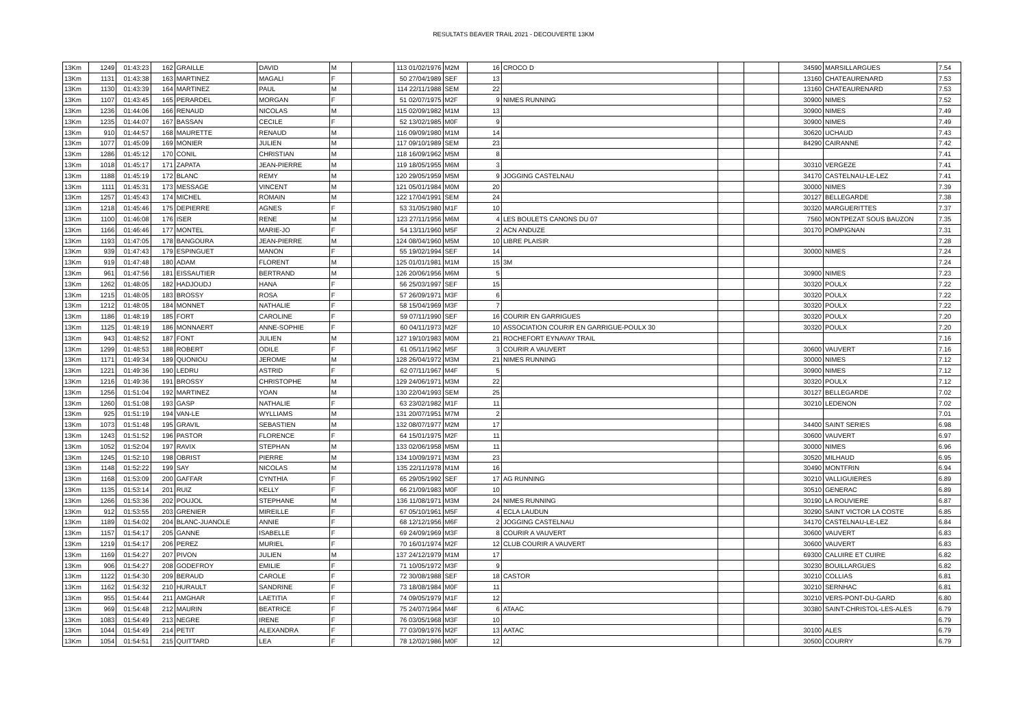RESULTATS BEAVER TRAIL 2021 - DECOUVERTE 13KM
| 13Km | 1249 | 01:43:23 | 162 | GRAILLE | DAVID | M | | 113 01/02/1976 | M2M | 16 | CROCO D | | | 34590 | MARSILLARGUES | 7.54 |
| 13Km | 1131 | 01:43:38 | 163 | MARTINEZ | MAGALI | F | | 50 27/04/1989 | SEF | 13 | | | | 13160 | CHATEAURENARD | 7.53 |
| 13Km | 1130 | 01:43:39 | 164 | MARTINEZ | PAUL | M | | 114 22/11/1988 | SEM | 22 | | | | 13160 | CHATEAURENARD | 7.53 |
| 13Km | 1107 | 01:43:45 | 165 | PERARDEL | MORGAN | F | | 51 02/07/1975 | M2F | 9 | NIMES RUNNING | | | 30900 | NIMES | 7.52 |
| 13Km | 1236 | 01:44:06 | 166 | RENAUD | NICOLAS | M | | 115 02/09/1982 | M1M | 13 | | | | 30900 | NIMES | 7.49 |
| 13Km | 1235 | 01:44:07 | 167 | BASSAN | CECILE | F | | 52 13/02/1985 | M0F | 9 | | | | 30900 | NIMES | 7.49 |
| 13Km | 910 | 01:44:57 | 168 | MAURETTE | RENAUD | M | | 116 09/09/1980 | M1M | 14 | | | | 30620 | UCHAUD | 7.43 |
| 13Km | 1077 | 01:45:09 | 169 | MONIER | JULIEN | M | | 117 09/10/1989 | SEM | 23 | | | | 84290 | CAIRANNE | 7.42 |
| 13Km | 1286 | 01:45:12 | 170 | CONIL | CHRISTIAN | M | | 118 16/09/1962 | M5M | 8 | | | | | | 7.41 |
| 13Km | 1018 | 01:45:17 | 171 | ZAPATA | JEAN-PIERRE | M | | 119 18/05/1955 | M6M | 3 | | | | 30310 | VERGEZE | 7.41 |
| 13Km | 1188 | 01:45:19 | 172 | BLANC | REMY | M | | 120 29/05/1959 | M5M | 9 | JOGGING CASTELNAU | | | 34170 | CASTELNAU-LE-LEZ | 7.41 |
| 13Km | 1111 | 01:45:31 | 173 | MESSAGE | VINCENT | M | | 121 05/01/1984 | M0M | 20 | | | | 30000 | NIMES | 7.39 |
| 13Km | 1257 | 01:45:43 | 174 | MICHEL | ROMAIN | M | | 122 17/04/1991 | SEM | 24 | | | | 30127 | BELLEGARDE | 7.38 |
| 13Km | 1218 | 01:45:46 | 175 | DEPIERRE | AGNES | F | | 53 31/05/1980 | M1F | 10 | | | | 30320 | MARGUERITTES | 7.37 |
| 13Km | 1100 | 01:46:08 | 176 | ISER | RENE | M | | 123 27/11/1956 | M6M | 4 | LES BOULETS CANONS DU 07 | | | 7560 | MONTPEZAT SOUS BAUZON | 7.35 |
| 13Km | 1166 | 01:46:46 | 177 | MONTEL | MARIE-JO | F | | 54 13/11/1960 | M5F | 2 | ACN ANDUZE | | | 30170 | POMPIGNAN | 7.31 |
| 13Km | 1193 | 01:47:05 | 178 | BANGOURA | JEAN-PIERRE | M | | 124 08/04/1960 | M5M | 10 | LIBRE PLAISIR | | | | | 7.28 |
| 13Km | 939 | 01:47:43 | 179 | ESPINGUET | MANON | F | | 55 19/02/1994 | SEF | 14 | | | | 30000 | NIMES | 7.24 |
| 13Km | 919 | 01:47:48 | 180 | ADAM | FLORENT | M | | 125 01/01/1981 | M1M | 15 | 3M | | | | | 7.24 |
| 13Km | 961 | 01:47:56 | 181 | EISSAUTIER | BERTRAND | M | | 126 20/06/1956 | M6M | 5 | | | | 30900 | NIMES | 7.23 |
| 13Km | 1262 | 01:48:05 | 182 | HADJOUDJ | HANA | F | | 56 25/03/1997 | SEF | 15 | | | | 30320 | POULX | 7.22 |
| 13Km | 1215 | 01:48:05 | 183 | BROSSY | ROSA | F | | 57 26/09/1971 | M3F | 6 | | | | 30320 | POULX | 7.22 |
| 13Km | 1212 | 01:48:05 | 184 | MONNET | NATHALIE | F | | 58 15/04/1969 | M3F | 7 | | | | 30320 | POULX | 7.22 |
| 13Km | 1186 | 01:48:19 | 185 | FORT | CAROLINE | F | | 59 07/11/1990 | SEF | 16 | COURIR EN GARRIGUES | | | 30320 | POULX | 7.20 |
| 13Km | 1125 | 01:48:19 | 186 | MONNAERT | ANNE-SOPHIE | F | | 60 04/11/1973 | M2F | 10 | ASSOCIATION COURIR EN GARRIGUE-POULX 30 | | | 30320 | POULX | 7.20 |
| 13Km | 943 | 01:48:52 | 187 | FONT | JULIEN | M | | 127 19/10/1983 | M0M | 21 | ROCHEFORT EYNAVAY TRAIL | | | | | 7.16 |
| 13Km | 1299 | 01:48:53 | 188 | ROBERT | ODILE | F | | 61 05/11/1962 | M5F | 3 | COURIR A VAUVERT | | | 30600 | VAUVERT | 7.16 |
| 13Km | 1171 | 01:49:34 | 189 | QUONIOU | JEROME | M | | 128 26/04/1972 | M3M | 21 | NIMES RUNNING | | | 30000 | NIMES | 7.12 |
| 13Km | 1221 | 01:49:36 | 190 | LEDRU | ASTRID | F | | 62 07/11/1967 | M4F | 5 | | | | 30900 | NIMES | 7.12 |
| 13Km | 1216 | 01:49:36 | 191 | BROSSY | CHRISTOPHE | M | | 129 24/06/1971 | M3M | 22 | | | | 30320 | POULX | 7.12 |
| 13Km | 1256 | 01:51:04 | 192 | MARTINEZ | YOAN | M | | 130 22/04/1993 | SEM | 25 | | | | 30127 | BELLEGARDE | 7.02 |
| 13Km | 1260 | 01:51:08 | 193 | GASP | NATHALIE | F | | 63 23/02/1982 | M1F | 11 | | | | 30210 | LEDENON | 7.02 |
| 13Km | 925 | 01:51:19 | 194 | VAN-LE | WYLLIAMS | M | | 131 20/07/1951 | M7M | 2 | | | | | | 7.01 |
| 13Km | 1073 | 01:51:48 | 195 | GRAVIL | SEBASTIEN | M | | 132 08/07/1977 | M2M | 17 | | | | 34400 | SAINT SERIES | 6.98 |
| 13Km | 1243 | 01:51:52 | 196 | PASTOR | FLORENCE | F | | 64 15/01/1975 | M2F | 11 | | | | 30600 | VAUVERT | 6.97 |
| 13Km | 1052 | 01:52:04 | 197 | RAVIX | STEPHAN | M | | 133 02/06/1958 | M5M | 11 | | | | 30000 | NIMES | 6.96 |
| 13Km | 1245 | 01:52:10 | 198 | OBRIST | PIERRE | M | | 134 10/09/1971 | M3M | 23 | | | | 30520 | MILHAUD | 6.95 |
| 13Km | 1148 | 01:52:22 | 199 | SAY | NICOLAS | M | | 135 22/11/1978 | M1M | 16 | | | | 30490 | MONTFRIN | 6.94 |
| 13Km | 1168 | 01:53:09 | 200 | GAFFAR | CYNTHIA | F | | 65 29/05/1992 | SEF | 17 | AG RUNNING | | | 30210 | VALLIGUIERES | 6.89 |
| 13Km | 1135 | 01:53:14 | 201 | RUIZ | KELLY | F | | 66 21/09/1983 | M0F | 10 | | | | 30510 | GENERAC | 6.89 |
| 13Km | 1266 | 01:53:36 | 202 | POUJOL | STEPHANE | M | | 136 11/08/1971 | M3M | 24 | NIMES RUNNING | | | 30190 | LA ROUVIERE | 6.87 |
| 13Km | 912 | 01:53:55 | 203 | GRENIER | MIREILLE | F | | 67 05/10/1961 | M5F | 4 | ECLA LAUDUN | | | 30290 | SAINT VICTOR LA COSTE | 6.85 |
| 13Km | 1189 | 01:54:02 | 204 | BLANC-JUANOLE | ANNIE | F | | 68 12/12/1956 | M6F | 2 | JOGGING CASTELNAU | | | 34170 | CASTELNAU-LE-LEZ | 6.84 |
| 13Km | 1157 | 01:54:17 | 205 | GANNE | ISABELLE | F | | 69 24/09/1969 | M3F | 8 | COURIR A VAUVERT | | | 30600 | VAUVERT | 6.83 |
| 13Km | 1219 | 01:54:17 | 206 | PEREZ | MURIEL | F | | 70 16/01/1974 | M2F | 12 | CLUB COURIR A VAUVERT | | | 30600 | VAUVERT | 6.83 |
| 13Km | 1169 | 01:54:27 | 207 | PIVON | JULIEN | M | | 137 24/12/1979 | M1M | 17 | | | | 69300 | CALUIRE ET CUIRE | 6.82 |
| 13Km | 906 | 01:54:27 | 208 | GODEFROY | EMILIE | F | | 71 10/05/1972 | M3F | 9 | | | | 30230 | BOUILLARGUES | 6.82 |
| 13Km | 1122 | 01:54:30 | 209 | BERAUD | CAROLE | F | | 72 30/08/1988 | SEF | 18 | CASTOR | | | 30210 | COLLIAS | 6.81 |
| 13Km | 1162 | 01:54:32 | 210 | HURAULT | SANDRINE | F | | 73 18/08/1984 | M0F | 11 | | | | 30210 | SERNHAC | 6.81 |
| 13Km | 955 | 01:54:44 | 211 | AMGHAR | LAETITIA | F | | 74 09/05/1979 | M1F | 12 | | | | 30210 | VERS-PONT-DU-GARD | 6.80 |
| 13Km | 969 | 01:54:48 | 212 | MAURIN | BEATRICE | F | | 75 24/07/1964 | M4F | 6 | ATAAC | | | 30380 | SAINT-CHRISTOL-LES-ALES | 6.79 |
| 13Km | 1083 | 01:54:49 | 213 | NEGRE | IRENE | F | | 76 03/05/1968 | M3F | 10 | | | | | | 6.79 |
| 13Km | 1044 | 01:54:49 | 214 | PETIT | ALEXANDRA | F | | 77 03/09/1976 | M2F | 13 | AATAC | | | 30100 | ALES | 6.79 |
| 13Km | 1054 | 01:54:51 | 215 | QUITTARD | LEA | F | | 78 12/02/1986 | M0F | 12 | | | | 30500 | COURRY | 6.79 |